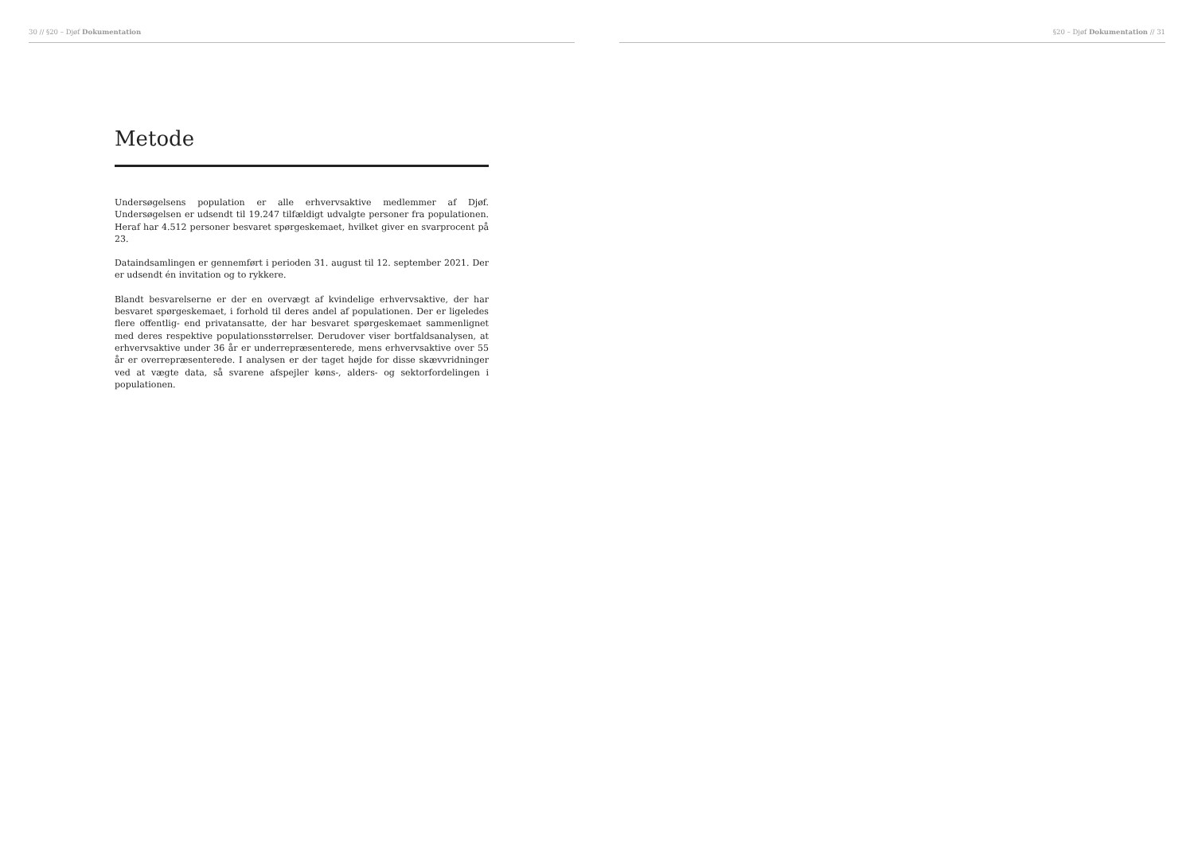30 // §20 – Djøf Dokumentation
Metode
Undersøgelsens population er alle erhvervsaktive medlemmer af Djøf. Undersøgelsen er udsendt til 19.247 tilfældigt udvalgte personer fra populationen. Heraf har 4.512 personer besvaret spørgeskemaet, hvilket giver en svarprocent på 23.
Dataindsamlingen er gennemført i perioden 31. august til 12. september 2021. Der er udsendt én invitation og to rykkere.
Blandt besvarelserne er der en overvægt af kvindelige erhvervsaktive, der har besvaret spørgeskemaet, i forhold til deres andel af populationen. Der er ligeledes flere offentlig- end privatansatte, der har besvaret spørgeskemaet sammenlignet med deres respektive populationsstørrelser. Derudover viser bortfaldsanalysen, at erhvervsaktive under 36 år er underrepræsenterede, mens erhvervsaktive over 55 år er overrepræsenterede. I analysen er der taget højde for disse skævvridninger ved at vægte data, så svarene afspejler køns-, alders- og sektorfordelingen i populationen.
§20 – Djøf Dokumentation // 31